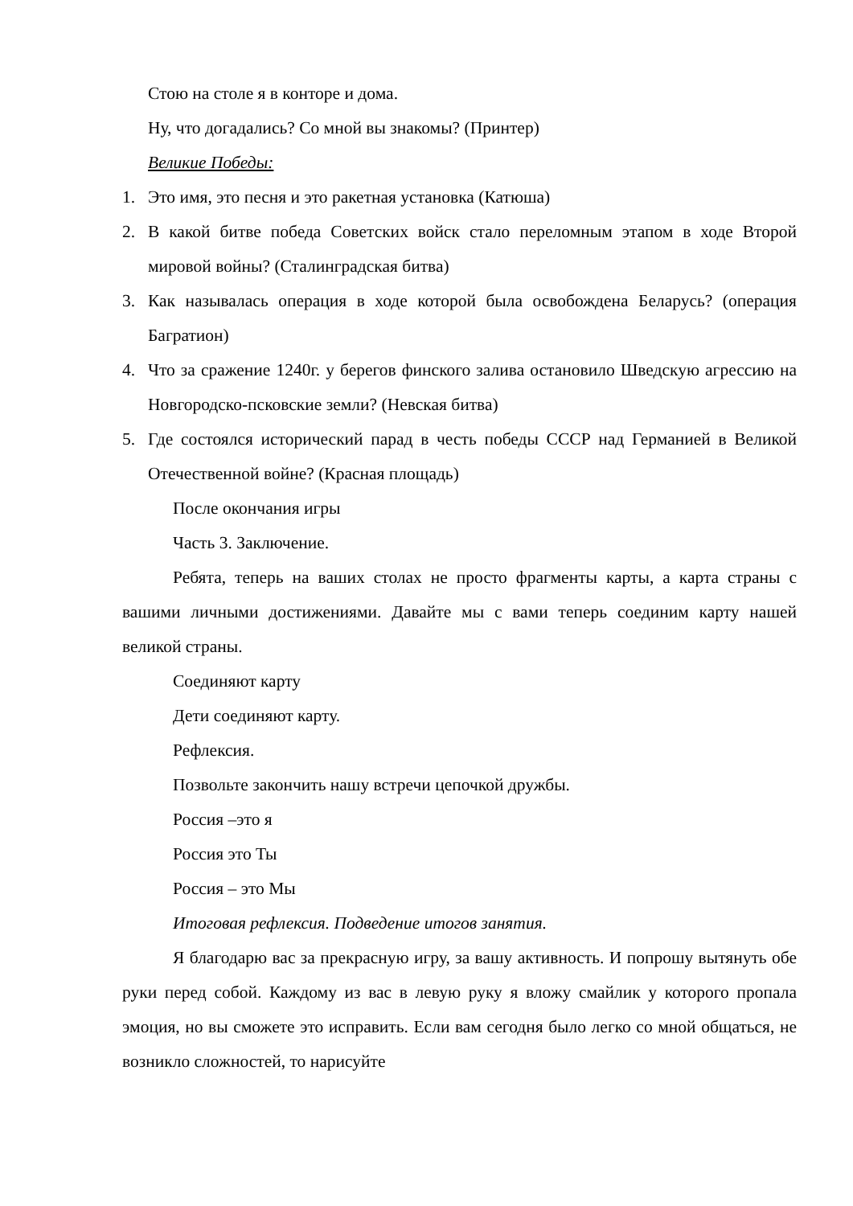Стою на столе я в конторе и дома.
Ну, что догадались? Со мной вы знакомы? (Принтер)
Великие Победы:
1. Это имя, это песня и это ракетная установка (Катюша)
2. В какой битве победа Советских войск стало переломным этапом в ходе Второй мировой войны? (Сталинградская битва)
3. Как называлась операция в ходе которой была освобождена Беларусь? (операция Багратион)
4. Что за сражение 1240г. у берегов финского залива остановило Шведскую агрессию на Новгородско-псковские земли? (Невская битва)
5. Где состоялся исторический парад в честь победы СССР над Германией в Великой Отечественной войне? (Красная площадь)
После окончания игры
Часть 3. Заключение.
Ребята, теперь на ваших столах не просто фрагменты карты, а карта страны с вашими личными достижениями. Давайте мы с вами теперь соединим карту нашей великой страны.
Соединяют карту
Дети соединяют карту.
Рефлексия.
Позвольте закончить нашу встречи цепочкой дружбы.
Россия –это я
Россия это Ты
Россия – это Мы
Итоговая рефлексия. Подведение итогов занятия.
Я благодарю вас за прекрасную игру, за вашу активность. И попрошу вытянуть обе руки перед собой. Каждому из вас в левую руку я вложу смайлик у которого пропала эмоция, но вы сможете это исправить. Если вам сегодня было легко со мной общаться, не возникло сложностей, то нарисуйте